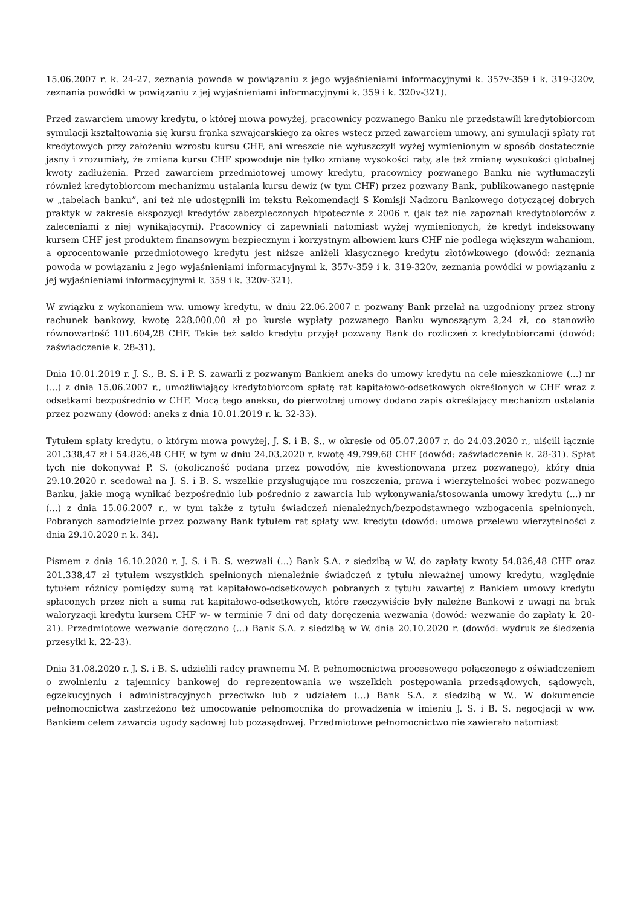15.06.2007 r. k. 24-27, zeznania powoda w powiązaniu z jego wyjaśnieniami informacyjnymi k. 357v-359 i k. 319-320v, zeznania powódki w powiązaniu z jej wyjaśnieniami informacyjnymi k. 359 i k. 320v-321).
Przed zawarciem umowy kredytu, o której mowa powyżej, pracownicy pozwanego Banku nie przedstawili kredytobiorcom symulacji kształtowania się kursu franka szwajcarskiego za okres wstecz przed zawarciem umowy, ani symulacji spłaty rat kredytowych przy założeniu wzrostu kursu CHF, ani wreszcie nie wyłuszczyli wyżej wymienionym w sposób dostatecznie jasny i zrozumiały, że zmiana kursu CHF spowoduje nie tylko zmianę wysokości raty, ale też zmianę wysokości globalnej kwoty zadłużenia. Przed zawarciem przedmiotowej umowy kredytu, pracownicy pozwanego Banku nie wytłumaczyli również kredytobiorcom mechanizmu ustalania kursu dewiz (w tym CHF) przez pozwany Bank, publikowanego następnie w „tabelach banku”, ani też nie udostępnili im tekstu Rekomendacji S Komisji Nadzoru Bankowego dotyczącej dobrych praktyk w zakresie ekspozycji kredytów zabezpieczonych hipotecznie z 2006 r. (jak też nie zapoznali kredytobiorców z zaleceniami z niej wynikającymi). Pracownicy ci zapewniali natomiast wyżej wymienionych, że kredyt indeksowany kursem CHF jest produktem finansowym bezpiecznym i korzystnym albowiem kurs CHF nie podlega większym wahaniom, a oprocentowanie przedmiotowego kredytu jest niższe aniżeli klasycznego kredytu złotówkowego (dowód: zeznania powoda w powiązaniu z jego wyjaśnieniami informacyjnymi k. 357v-359 i k. 319-320v, zeznania powódki w powiązaniu z jej wyjaśnieniami informacyjnymi k. 359 i k. 320v-321).
W związku z wykonaniem ww. umowy kredytu, w dniu 22.06.2007 r. pozwany Bank przelał na uzgodniony przez strony rachunek bankowy, kwotę 228.000,00 zł po kursie wypłaty pozwanego Banku wynoszącym 2,24 zł, co stanowiło równowartość 101.604,28 CHF. Takie też saldo kredytu przyjął pozwany Bank do rozliczeń z kredytobiorcami (dowód: zaświadczenie k. 28-31).
Dnia 10.01.2019 r. J. S., B. S. i P. S. zawarli z pozwanym Bankiem aneks do umowy kredytu na cele mieszkaniowe (...) nr (...) z dnia 15.06.2007 r., umożliwiający kredytobiorcom spłatę rat kapitałowo-odsetkowych określonych w CHF wraz z odsetkami bezpośrednio w CHF. Mocą tego aneksu, do pierwotnej umowy dodano zapis określający mechanizm ustalania przez pozwany (dowód: aneks z dnia 10.01.2019 r. k. 32-33).
Tytułem spłaty kredytu, o którym mowa powyżej, J. S. i B. S., w okresie od 05.07.2007 r. do 24.03.2020 r., uiścili łącznie 201.338,47 zł i 54.826,48 CHF, w tym w dniu 24.03.2020 r. kwotę 49.799,68 CHF (dowód: zaświadczenie k. 28-31). Spłat tych nie dokonywał P. S. (okoliczność podana przez powodów, nie kwestionowana przez pozwanego), który dnia 29.10.2020 r. scedował na J. S. i B. S. wszelkie przysługujące mu roszczenia, prawa i wierzytelności wobec pozwanego Banku, jakie mogą wynikać bezpośrednio lub pośrednio z zawarcia lub wykonywania/stosowania umowy kredytu (...) nr (...) z dnia 15.06.2007 r., w tym także z tytułu świadczeń nienależnych/bezpodstawnego wzbogacenia spełnionych. Pobranych samodzielnie przez pozwany Bank tytułem rat spłaty ww. kredytu (dowód: umowa przelewu wierzytelności z dnia 29.10.2020 r. k. 34).
Pismem z dnia 16.10.2020 r. J. S. i B. S. wezwali (...) Bank S.A. z siedzibą w W. do zapłaty kwoty 54.826,48 CHF oraz 201.338,47 zł tytułem wszystkich spełnionych nienależnie świadczeń z tytułu nieważnej umowy kredytu, względnie tytułem różnicy pomiędzy sumą rat kapitałowo-odsetkowych pobranych z tytułu zawartej z Bankiem umowy kredytu spłaconych przez nich a sumą rat kapitałowo-odsetkowych, które rzeczywiście były należne Bankowi z uwagi na brak waloryzacji kredytu kursem CHF w- w terminie 7 dni od daty doręczenia wezwania (dowód: wezwanie do zapłaty k. 20-21). Przedmiotowe wezwanie doręczono (...) Bank S.A. z siedzibą w W. dnia 20.10.2020 r. (dowód: wydruk ze śledzenia przesyłki k. 22-23).
Dnia 31.08.2020 r. J. S. i B. S. udzielili radcy prawnemu M. P. pełnomocnictwa procesowego połączonego z oświadczeniem o zwolnieniu z tajemnicy bankowej do reprezentowania we wszelkich postępowania przedsądowych, sądowych, egzekucyjnych i administracyjnych przeciwko lub z udziałem (...) Bank S.A. z siedzibą w W.. W dokumencie pełnomocnictwa zastrzeżono też umocowanie pełnomocnika do prowadzenia w imieniu J. S. i B. S. negocjacji w ww. Bankiem celem zawarcia ugody sądowej lub pozasądowej. Przedmiotowe pełnomocnictwo nie zawierało natomiast